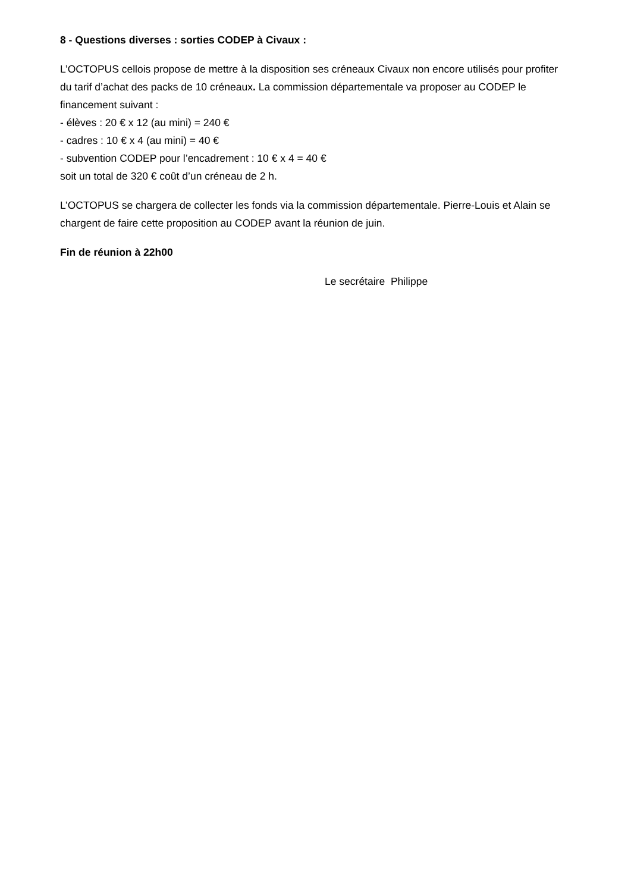8 - Questions diverses : sorties CODEP à Civaux :
L’OCTOPUS cellois propose de mettre à la disposition ses créneaux Civaux non encore utilisés pour profiter du tarif d’achat des packs de 10 créneaux. La commission départementale va proposer au CODEP le financement suivant :
- élèves : 20 € x 12 (au mini) = 240 €
- cadres : 10 € x 4 (au mini) = 40 €
- subvention CODEP pour l’encadrement : 10 € x 4 = 40 €
soit un total de 320 € coût d’un créneau de 2 h.
L’OCTOPUS se chargera de collecter les fonds via la commission départementale. Pierre-Louis et Alain se chargent de faire cette proposition au CODEP avant la réunion de juin.
Fin de réunion à 22h00
Le secrétaire Philippe